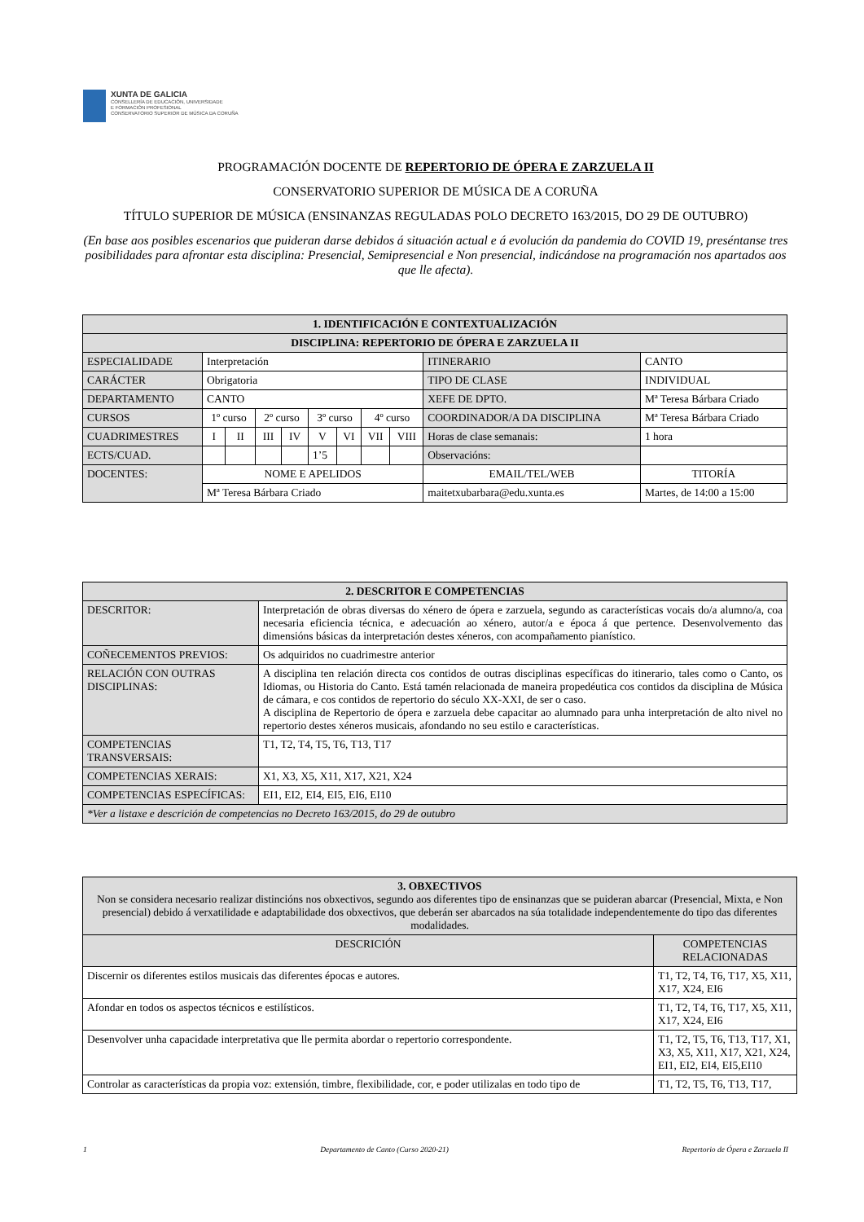XUNTA DE GALICIA
CONSELLERÍA DE EDUCACIÓN, UNIVERSIDADE
E FORMACIÓN PROFESIONAL
CONSERVATORIO SUPERIOR DE MÚSICA DA CORUÑA
PROGRAMACIÓN DOCENTE DE REPERTORIO DE ÓPERA E ZARZUELA II
CONSERVATORIO SUPERIOR DE MÚSICA DE A CORUÑA
TÍTULO SUPERIOR DE MÚSICA (ENSINANZAS REGULADAS POLO DECRETO 163/2015, DO 29 DE OUTUBRO)
(En base aos posibles escenarios que puideran darse debidos á situación actual e á evolución da pandemia do COVID 19, preséntanse tres posibilidades para afrontar esta disciplina: Presencial, Semipresencial e Non presencial, indicándose na programación nos apartados aos que lle afecta).
| 1. IDENTIFICACIÓN E CONTEXTUALIZACIÓN | | | | | | | | | | |
| --- | --- | --- | --- | --- | --- | --- | --- | --- | --- | --- |
| DISCIPLINA: REPERTORIO DE ÓPERA E ZARZUELA II | | | | | | | | | | |
| ESPECIALIDADE | Interpretación | | | | | | | | ITINERARIO | CANTO |
| CARÁCTER | Obrigatoria | | | | | | | | TIPO DE CLASE | INDIVIDUAL |
| DEPARTAMENTO | CANTO | | | | | | | | XEFE DE DPTO. | Mª Teresa Bárbara Criado |
| CURSOS | 1º curso | | 2º curso | | 3º curso | | 4º curso | | COORDINADOR/A DA DISCIPLINA | Mª Teresa Bárbara Criado |
| CUADRIMESTRES | I | II | III | IV | V | VI | VII | VIII | Horas de clase semanais: | 1 hora |
| ECTS/CUAD. | | | | | 1’5 | | | | Observacións: | |
| DOCENTES: | NOME E APELIDOS | | | | | | | | EMAIL/TEL/WEB | TITORÍA |
| | Mª Teresa Bárbara Criado | | | | | | | | maitetxubarbara@edu.xunta.es | Martes, de 14:00 a 15:00 |
| 2. DESCRITOR E COMPETENCIAS | |
| --- | --- |
| DESCRITOR: | Interpretación de obras diversas do xénero de ópera e zarzuela, segundo as características vocais do/a alumno/a, coa necesaria eficiencia técnica, e adecuación ao xénero, autor/a e época á que pertence. Desenvolvemento das dimensións básicas da interpretación destes xéneros, con acompañamento pianístico. |
| COÑECEMENTOS PREVIOS: | Os adquiridos no cuadrimestre anterior |
| RELACIÓN CON OUTRAS DISCIPLINAS: | A disciplina ten relación directa cos contidos de outras disciplinas específicas do itinerario, tales como o Canto, os Idiomas, ou Historia do Canto. Está tamén relacionada de maneira propedéutica cos contidos da disciplina de Música de cámara, e cos contidos de repertorio do século XX-XXI, de ser o caso. A disciplina de Repertorio de ópera e zarzuela debe capacitar ao alumnado para unha interpretación de alto nivel no repertorio destes xéneros musicais, afondando no seu estilo e características. |
| COMPETENCIAS TRANSVERSAIS: | T1, T2, T4, T5, T6, T13, T17 |
| COMPETENCIAS XERAIS: | X1, X3, X5, X11, X17, X21, X24 |
| COMPETENCIAS ESPECÍFICAS: | EI1, EI2, EI4, EI5, EI6, EI10 |
| *Ver a listaxe e descrición de competencias no Decreto 163/2015, do 29 de outubro | |
| 3. OBXECTIVOS Non se considera necesario realizar distincións nos obxectivos, segundo aos diferentes tipo de ensinanzas que se puideran abarcar (Presencial, Mixta, e Non presencial) debido á verxatilidade e adaptabilidade dos obxectivos, que deberán ser abarcados na súa totalidade independentemente do tipo das diferentes modalidades. | |
| --- | --- |
| DESCRICIÓN | COMPETENCIAS RELACIONADAS |
| Discernir os diferentes estilos musicais das diferentes épocas e autores. | T1, T2, T4, T6, T17, X5, X11, X17, X24, EI6 |
| Afondar en todos os aspectos técnicos e estilísticos. | T1, T2, T4, T6, T17, X5, X11, X17, X24, EI6 |
| Desenvolver unha capacidade interpretativa que lle permita abordar o repertorio correspondente. | T1, T2, T5, T6, T13, T17, X1, X3, X5, X11, X17, X21, X24, EI1, EI2, EI4, EI5,EI10 |
| Controlar as características da propia voz: extensión, timbre, flexibilidade, cor, e poder utilizalas en todo tipo de | T1, T2, T5, T6, T13, T17, |
1 Departamento de Canto (Curso 2020-21) Repertorio de Ópera e Zarzuela II